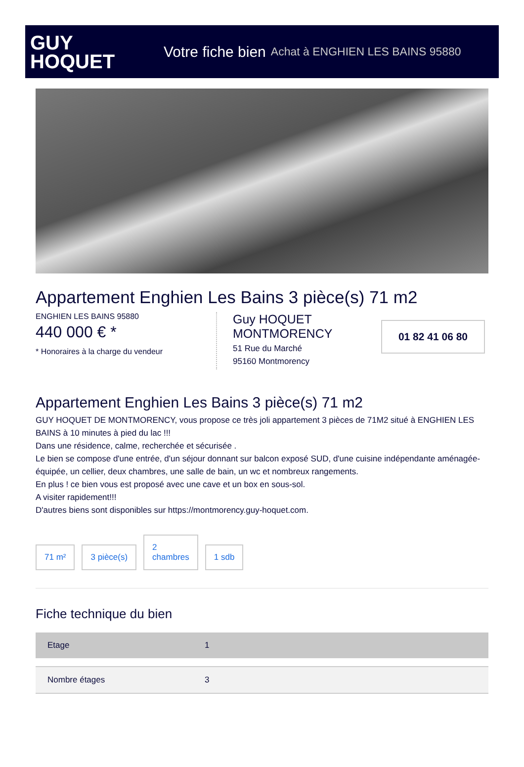GUY
HOQUET
Votre fiche bien Achat à ENGHIEN LES BAINS 95880
Appartement Enghien Les Bains 3 pièce(s) 71 m2
ENGHIEN LES BAINS 95880
440 000 € *
* Honoraires à la charge du vendeur
Guy HOQUET MONTMORENCY
51 Rue du Marché
95160 Montmorency
01 82 41 06 80
Appartement Enghien Les Bains 3 pièce(s) 71 m2
GUY HOQUET DE MONTMORENCY, vous propose ce très joli appartement 3 pièces de 71M2 situé à ENGHIEN LES BAINS à 10 minutes à pied du lac !!!
Dans une résidence, calme, recherchée et sécurisée .
Le bien se compose d'une entrée, d'un séjour donnant sur balcon exposé SUD, d'une cuisine indépendante aménagée-équipée, un cellier, deux chambres, une salle de bain, un wc et nombreux rangements.
En plus ! ce bien vous est proposé avec une cave et un box en sous-sol.
A visiter rapidement!!!
D'autres biens sont disponibles sur https://montmorency.guy-hoquet.com.
71 m²
3 pièce(s)
2
chambres
1 sdb
Fiche technique du bien
| Etage | 1 |
| Nombre étages | 3 |